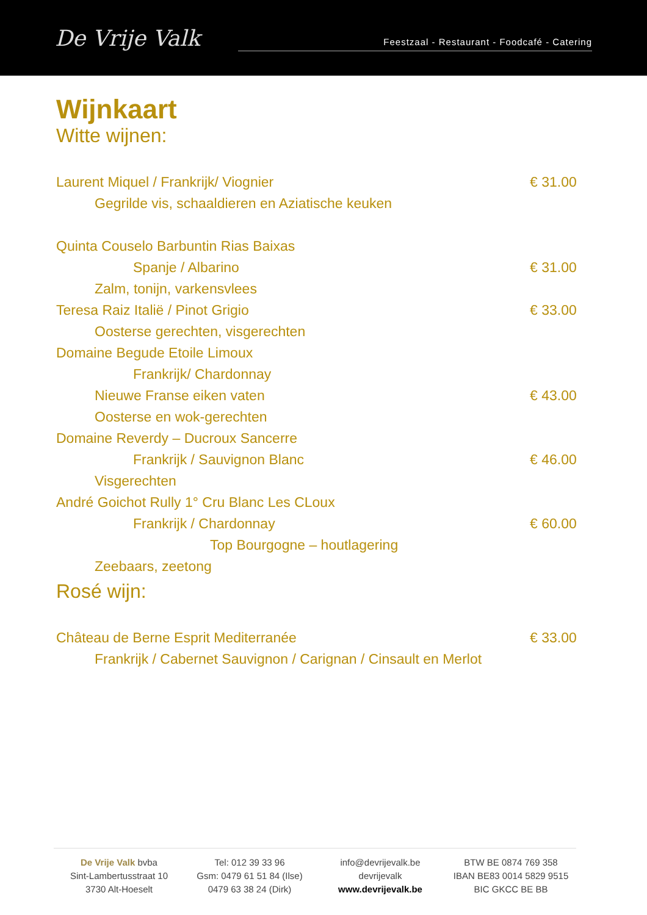De Vrije Valk
Feestzaal - Restaurant - Foodcafé - Catering
Wijnkaart
Witte wijnen:
Laurent Miquel / Frankrijk/ Viognier € 31.00
Gegrilde vis, schaaldieren en Aziatische keuken
Quinta Couselo Barbuntin Rias Baixas
Spanje / Albarino € 31.00
Zalm, tonijn, varkensvlees
Teresa Raiz Italië / Pinot Grigio € 33.00
Oosterse gerechten, visgerechten
Domaine Begude Etoile Limoux
Frankrijk/ Chardonnay
Nieuwe Franse eiken vaten € 43.00
Oosterse en wok-gerechten
Domaine Reverdy – Ducroux Sancerre
Frankrijk / Sauvignon Blanc € 46.00
Visgerechten
André Goichot Rully 1° Cru Blanc Les CLoux
Frankrijk / Chardonnay € 60.00
Top Bourgogne – houtlagering
Zeebaars, zeetong
Rosé wijn:
Château de Berne Esprit Mediterranée € 33.00
Frankrijk / Cabernet Sauvignon / Carignan / Cinsault en Merlot
De Vrije Valk bvba
Sint-Lambertusstraat 10
3730 Alt-Hoeselt
Tel: 012 39 33 96
Gsm: 0479 61 51 84 (Ilse)
0479 63 38 24 (Dirk)
info@devrijevalk.be
devrijevalk
www.devrijevalk.be
BTW BE 0874 769 358
IBAN BE83 0014 5829 9515
BIC GKCC BE BB